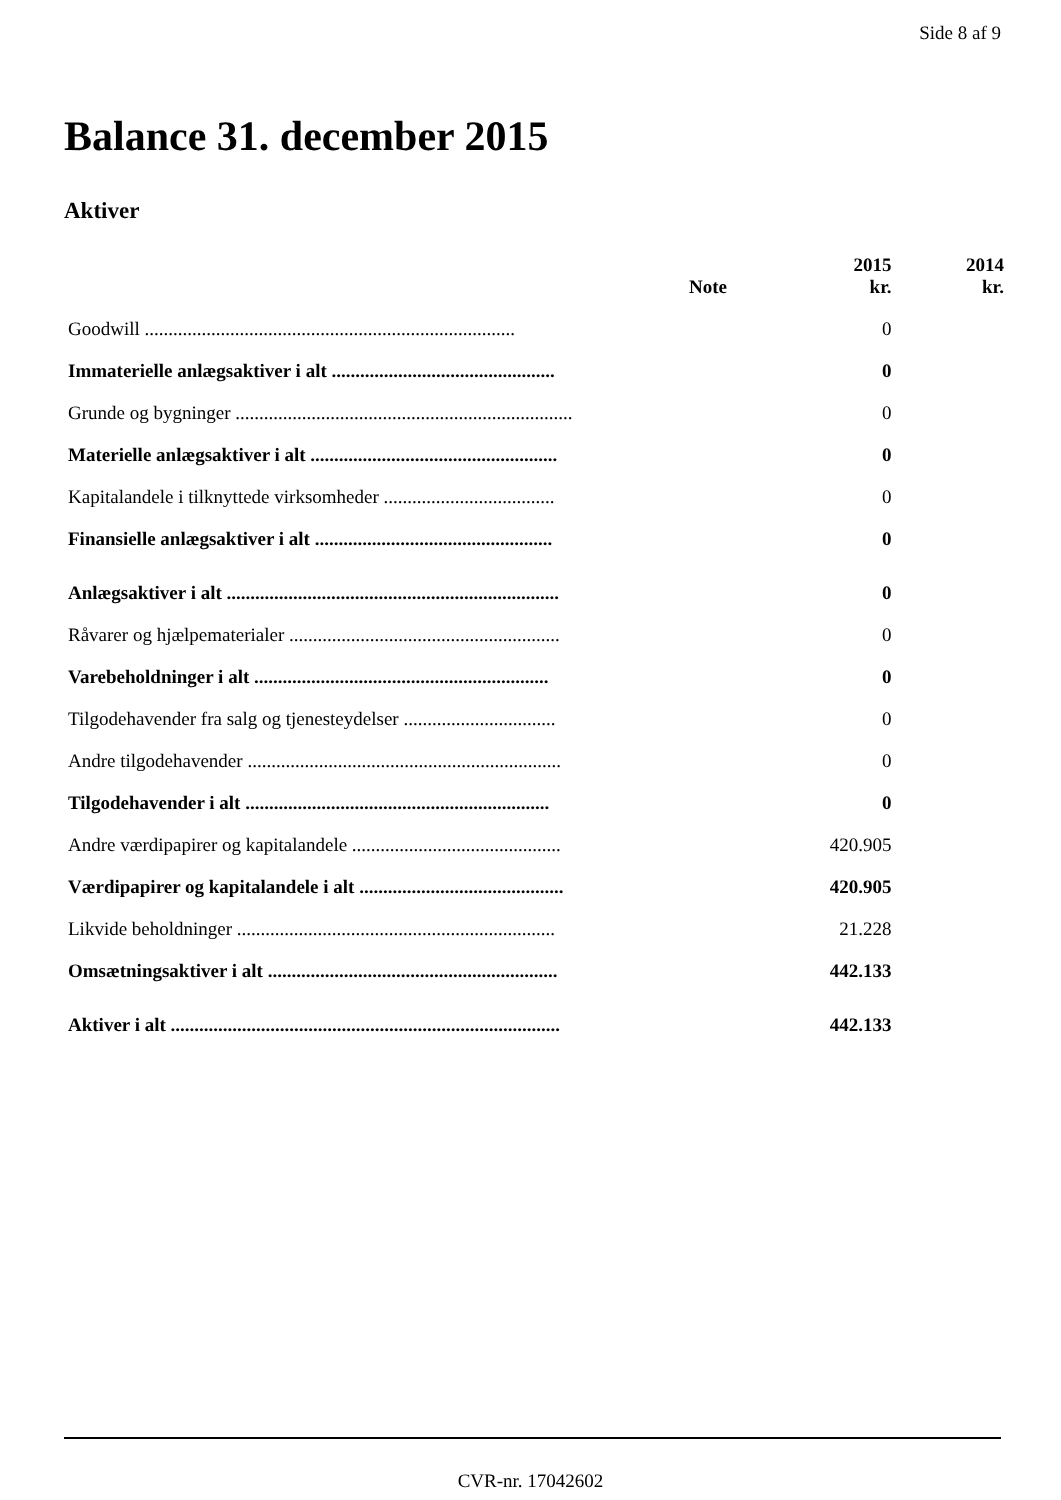Side 8 af 9
Balance 31. december 2015
Aktiver
| | Note | 2015 kr. | 2014 kr. |
| --- | --- | --- | --- |
| Goodwill .............................................................................. | | 0 | |
| Immaterielle anlægsaktiver i alt ............................................... | | 0 | |
| Grunde og bygninger ....................................................................... | | 0 | |
| Materielle anlægsaktiver i alt .................................................... | | 0 | |
| Kapitalandele i tilknyttede virksomheder .................................... | | 0 | |
| Finansielle anlægsaktiver i alt .................................................. | | 0 | |
| Anlægsaktiver i alt ...................................................................... | | 0 | |
| Råvarer og hjælpematerialer ......................................................... | | 0 | |
| Varebeholdninger i alt .............................................................. | | 0 | |
| Tilgodehavender fra salg og tjenesteydelser ................................ | | 0 | |
| Andre tilgodehavender .................................................................. | | 0 | |
| Tilgodehavender i alt ................................................................ | | 0 | |
| Andre værdipapirer og kapitalandele ............................................ | | 420.905 | |
| Værdipapirer og kapitalandele i alt ........................................... | | 420.905 | |
| Likvide beholdninger ................................................................... | | 21.228 | |
| Omsætningsaktiver i alt ............................................................. | | 442.133 | |
| Aktiver i alt .................................................................................. | | 442.133 | |
CVR-nr. 17042602